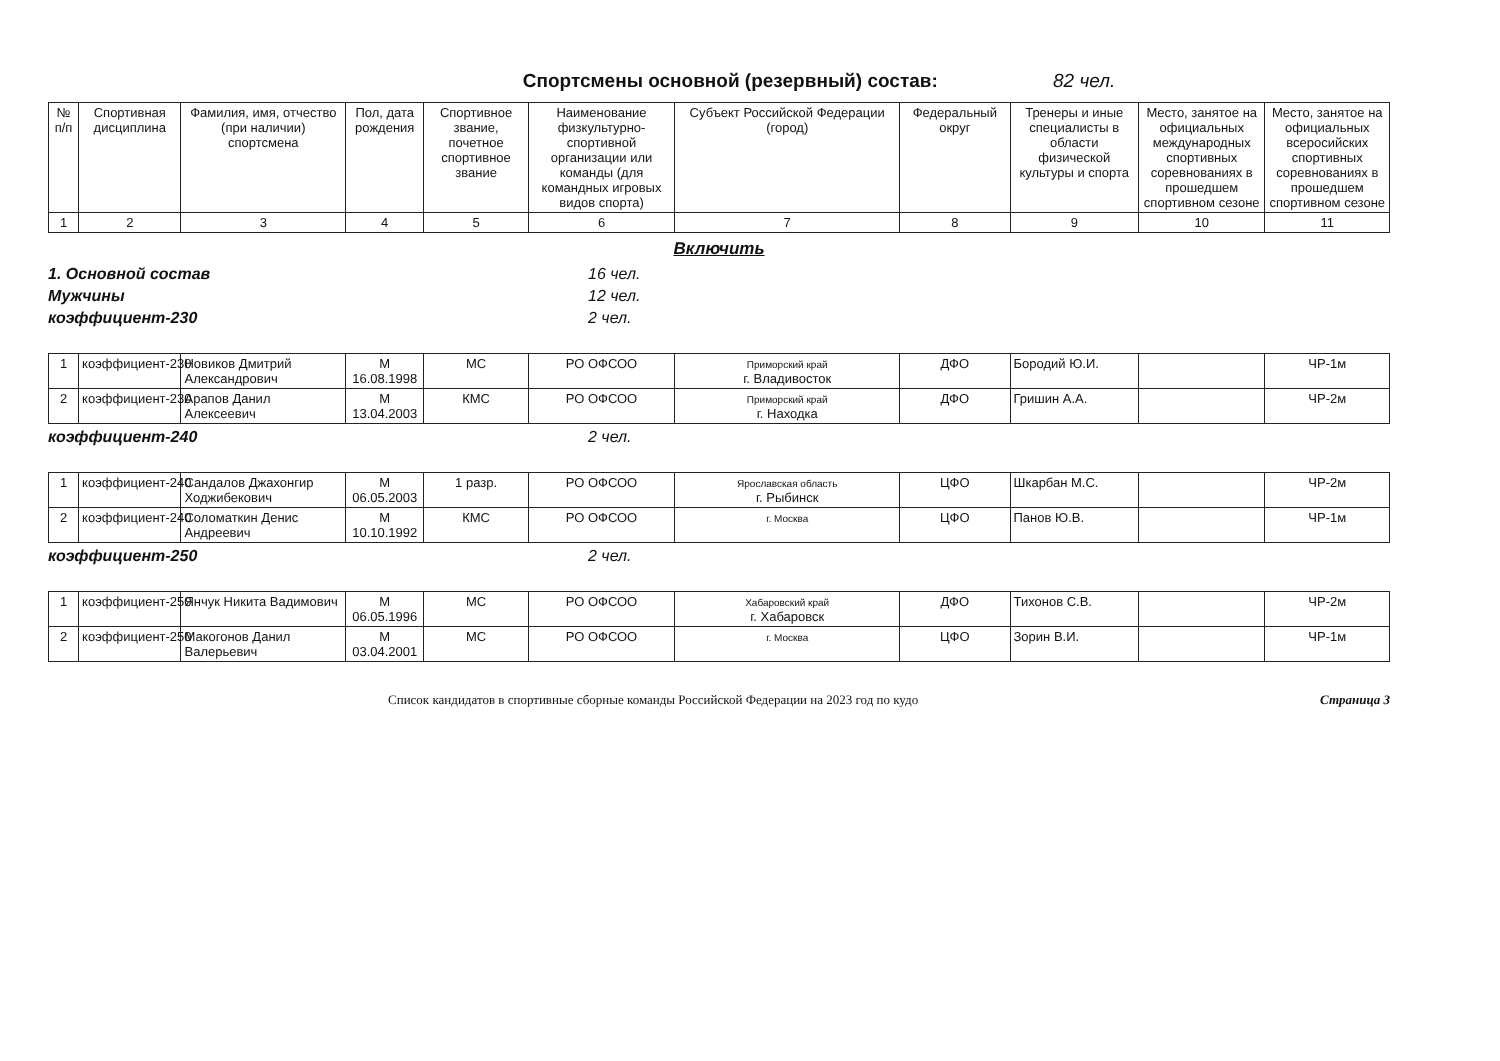Спортсмены основной (резервный) состав: 82 чел.
| № п/п | Спортивная дисциплина | Фамилия, имя, отчество (при наличии) спортсмена | Пол, дата рождения | Спортивное звание, почетное спортивное звание | Наименование физкультурно-спортивной организации или команды (для командных игровых видов спорта) | Субъект Российской Федерации (город) | Федеральный округ | Тренеры и иные специалисты в области физической культуры и спорта | Место, занятое на официальных международных спортивных соревнованиях в прошедшем спортивном сезоне | Место, занятое на официальных всеросийских спортивных соревнованиях в прошедшем спортивном сезоне |
| --- | --- | --- | --- | --- | --- | --- | --- | --- | --- | --- |
| 1 | 2 | 3 | 4 | 5 | 6 | 7 | 8 | 9 | 10 | 11 |
Включить
1. Основной состав 16 чел.
Мужчины 12 чел.
коэффициент-230 2 чел.
| 1 | коэффициент-230 | Новиков Дмитрий Александрович | М 16.08.1998 | МС | РО ОФСОО | Приморский край г. Владивосток | ДФО | Бородий Ю.И. | | ЧР-1м |
| 2 | коэффициент-230 | Арапов Данил Алексеевич | М 13.04.2003 | КМС | РО ОФСОО | Приморский край г. Находка | ДФО | Гришин А.А. | | ЧР-2м |
коэффициент-240 2 чел.
| 1 | коэффициент-240 | Сандалов Джахонгир Ходжибекович | М 06.05.2003 | 1 разр. | РО ОФСОО | Ярославская область г. Рыбинск | ЦФО | Шкарбан М.С. | | ЧР-2м |
| 2 | коэффициент-240 | Соломаткин Денис Андреевич | М 10.10.1992 | КМС | РО ОФСОО | г. Москва | ЦФО | Панов Ю.В. | | ЧР-1м |
коэффициент-250 2 чел.
| 1 | коэффициент-250 | Янчук Никита Вадимович | М 06.05.1996 | МС | РО ОФСОО | Хабаровский край г. Хабаровск | ДФО | Тихонов С.В. | | ЧР-2м |
| 2 | коэффициент-250 | Макогонов Данил Валерьевич | М 03.04.2001 | МС | РО ОФСОО | г. Москва | ЦФО | Зорин В.И. | | ЧР-1м |
Список кандидатов в спортивные сборные команды Российской Федерации на 2023 год по кудо Страница 3